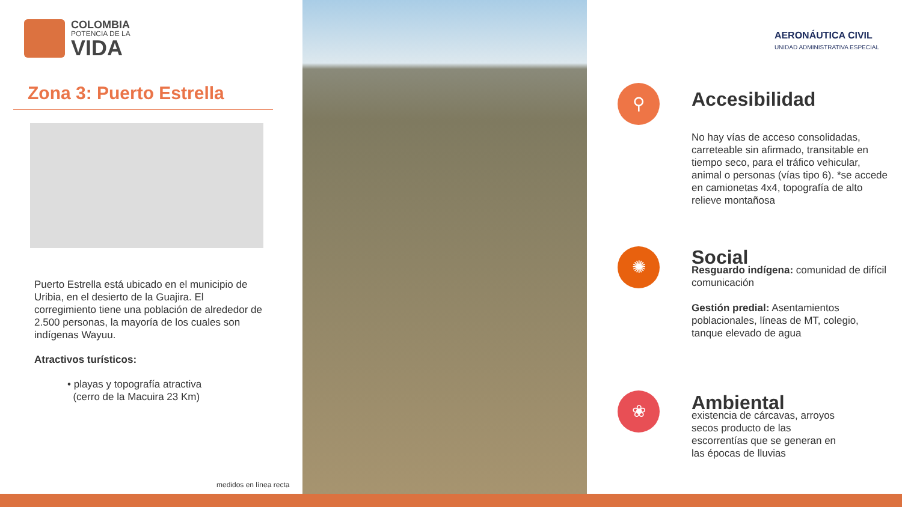COLOMBIA
POTENCIA DE LA
VIDA
Zona 3: Puerto Estrella
Puerto Estrella está ubicado en el municipio de Uribia, en el desierto de la Guajira. El corregimiento tiene una población de alrededor de 2.500 personas, la mayoría de los cuales son indígenas Wayuu.
Atractivos turísticos:
• playas y topografía atractiva
(cerro de la Macuira 23 Km)
medidos en línea recta
AERONÁUTICA CIVIL
UNIDAD ADMINISTRATIVA ESPECIAL
⚲
Accesibilidad
No hay vías de acceso consolidadas, carreteable sin afirmado, transitable en tiempo seco, para el tráfico vehicular, animal o personas (vías tipo 6). *se accede en camionetas 4x4, topografía de alto relieve montañosa
✺
Social
Resguardo indígena: comunidad de difícil comunicación
Gestión predial: Asentamientos poblacionales, líneas de MT, colegio, tanque elevado de agua
❀
Ambiental
existencia de cárcavas, arroyos secos producto de las escorrentías que se generan en las épocas de lluvias